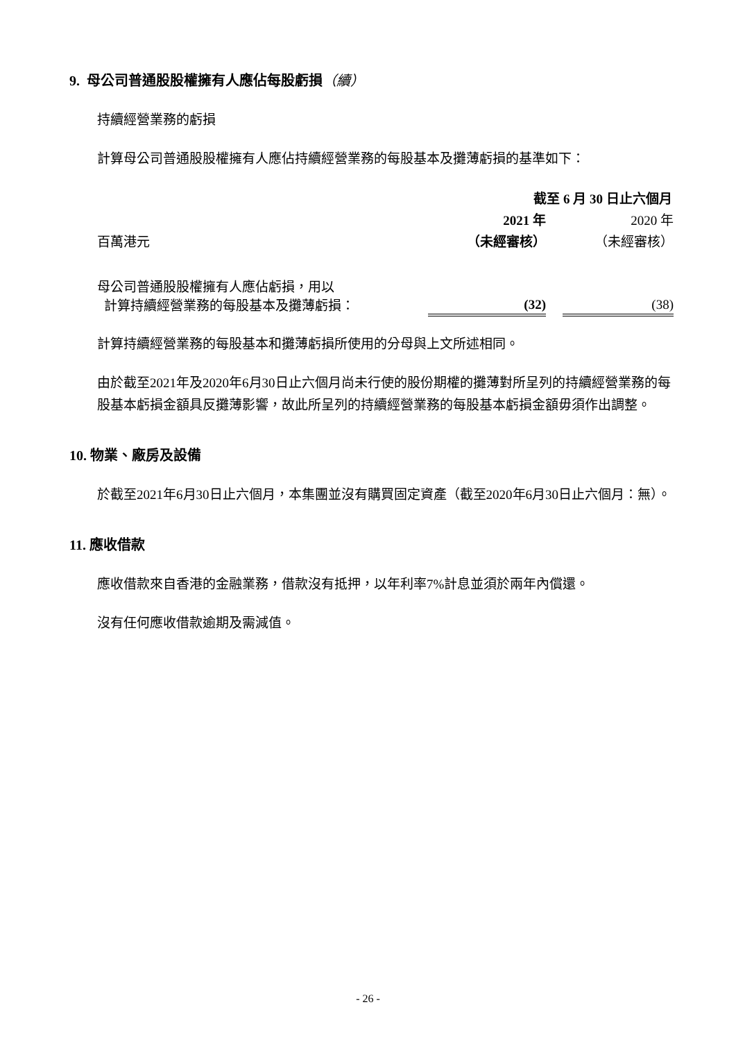9. 母公司普通股股權擁有人應佔每股虧損（續）
持續經營業務的虧損
計算母公司普通股股權擁有人應佔持續經營業務的每股基本及攤薄虧損的基準如下：
| | 截至 6 月 30 日止六個月 | | |
| | 2021 年 | | 2020 年 |
| 百萬港元 | （未經審核） | | （未經審核） |
| 母公司普通股股權擁有人應佔虧損，用以 計算持續經營業務的每股基本及攤薄虧損： | (32) | | (38) |
計算持續經營業務的每股基本和攤薄虧損所使用的分母與上文所述相同。
由於截至2021年及2020年6月30日止六個月尚未行使的股份期權的攤薄對所呈列的持續經營業務的每股基本虧損金額具反攤薄影響，故此所呈列的持續經營業務的每股基本虧損金額毋須作出調整。
10. 物業、廠房及設備
於截至2021年6月30日止六個月，本集團並沒有購買固定資產（截至2020年6月30日止六個月：無）。
11. 應收借款
應收借款來自香港的金融業務，借款沒有抵押，以年利率7%計息並須於兩年內償還。
沒有任何應收借款逾期及需減值。
- 26 -